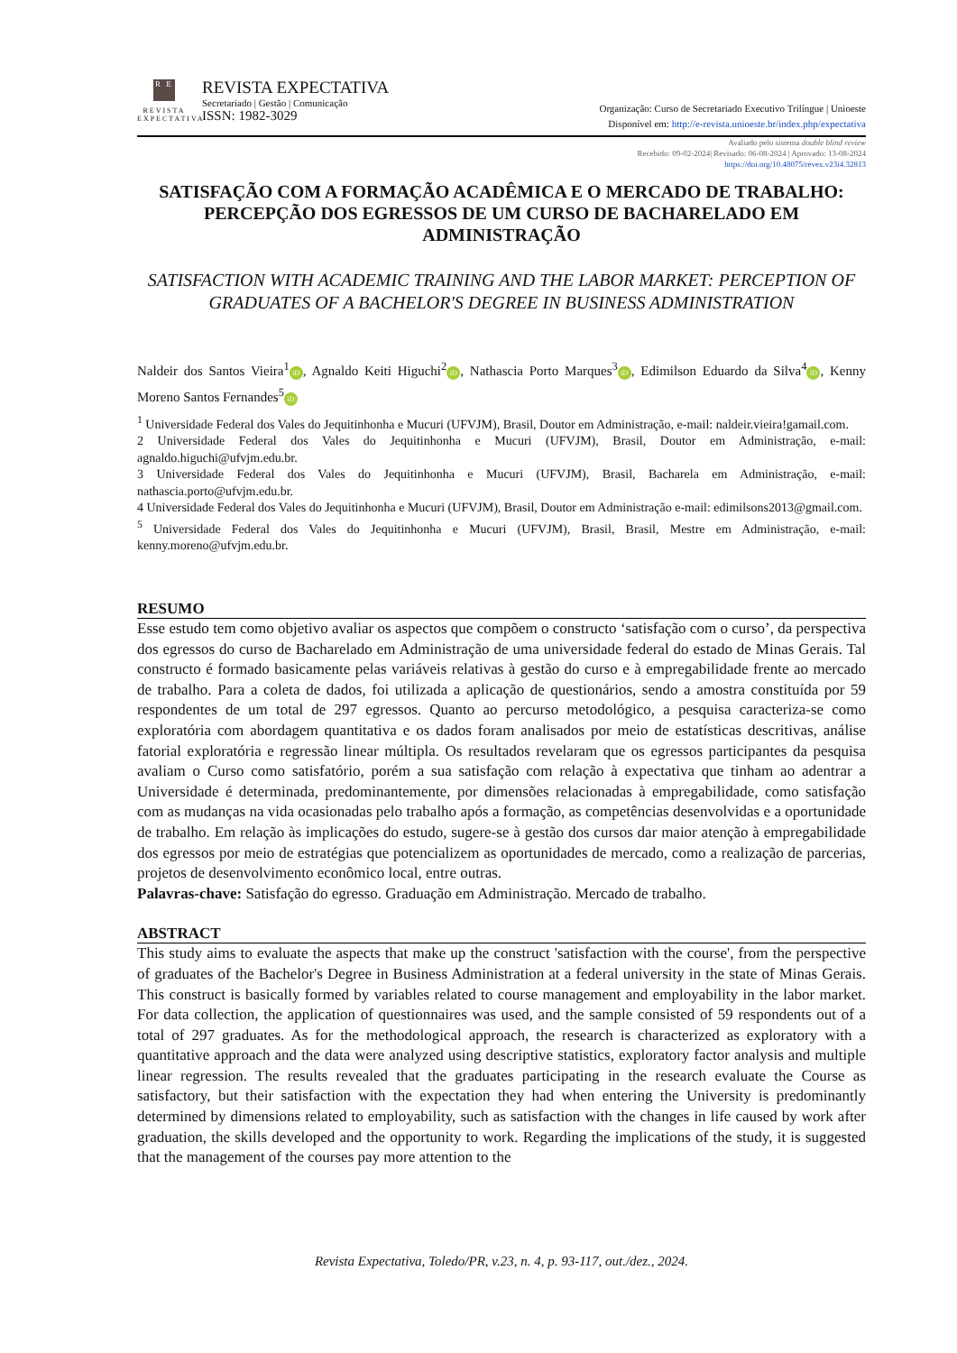R E
REVISTA
EXPECTATIVA
REVISTA EXPECTATIVA
Secretariado | Gestão | Comunicação
ISSN: 1982-3029
Organização: Curso de Secretariado Executivo Trilíngue | Unioeste
Disponível em: http://e-revista.unioeste.br/index.php/expectativa
Avaliado pelo sistema double blind review
Recebido: 09-02-2024| Revisado: 06-08-2024 | Aprovado: 13-08-2024
https://doi.org/10.48075/revex.v23i4.32813
SATISFAÇÃO COM A FORMAÇÃO ACADÊMICA E O MERCADO DE TRABALHO: PERCEPÇÃO DOS EGRESSOS DE UM CURSO DE BACHARELADO EM ADMINISTRAÇÃO
SATISFACTION WITH ACADEMIC TRAINING AND THE LABOR MARKET: PERCEPTION OF GRADUATES OF A BACHELOR'S DEGREE IN BUSINESS ADMINISTRATION
Naldeir dos Santos Vieira<sup>1</sup> iD, Agnaldo Keiti Higuchi<sup>2</sup> iD, Nathascia Porto Marques<sup>3</sup> iD, Edimilson Eduardo da Silva<sup>4</sup> iD, Kenny Moreno Santos Fernandes<sup>5</sup> iD
<sup>1</sup> Universidade Federal dos Vales do Jequitinhonha e Mucuri (UFVJM), Brasil, Doutor em Administração, e-mail: naldeir.vieira!gamail.com.
2 Universidade Federal dos Vales do Jequitinhonha e Mucuri (UFVJM), Brasil, Doutor em Administração, e-mail: agnaldo.higuchi@ufvjm.edu.br.
3 Universidade Federal dos Vales do Jequitinhonha e Mucuri (UFVJM), Brasil, Bacharela em Administração, e-mail: nathascia.porto@ufvjm.edu.br.
4 Universidade Federal dos Vales do Jequitinhonha e Mucuri (UFVJM), Brasil, Doutor em Administração e-mail: edimilsons2013@gmail.com.
<sup>5</sup> Universidade Federal dos Vales do Jequitinhonha e Mucuri (UFVJM), Brasil, Brasil, Mestre em Administração, e-mail: kenny.moreno@ufvjm.edu.br.
RESUMO
Esse estudo tem como objetivo avaliar os aspectos que compõem o constructo ‘satisfação com o curso’, da perspectiva dos egressos do curso de Bacharelado em Administração de uma universidade federal do estado de Minas Gerais. Tal constructo é formado basicamente pelas variáveis relativas à gestão do curso e à empregabilidade frente ao mercado de trabalho. Para a coleta de dados, foi utilizada a aplicação de questionários, sendo a amostra constituída por 59 respondentes de um total de 297 egressos. Quanto ao percurso metodológico, a pesquisa caracteriza-se como exploratória com abordagem quantitativa e os dados foram analisados por meio de estatísticas descritivas, análise fatorial exploratória e regressão linear múltipla. Os resultados revelaram que os egressos participantes da pesquisa avaliam o Curso como satisfatório, porém a sua satisfação com relação à expectativa que tinham ao adentrar a Universidade é determinada, predominantemente, por dimensões relacionadas à empregabilidade, como satisfação com as mudanças na vida ocasionadas pelo trabalho após a formação, as competências desenvolvidas e a oportunidade de trabalho. Em relação às implicações do estudo, sugere-se à gestão dos cursos dar maior atenção à empregabilidade dos egressos por meio de estratégias que potencializem as oportunidades de mercado, como a realização de parcerias, projetos de desenvolvimento econômico local, entre outras.
Palavras-chave: Satisfação do egresso. Graduação em Administração. Mercado de trabalho.
ABSTRACT
This study aims to evaluate the aspects that make up the construct 'satisfaction with the course', from the perspective of graduates of the Bachelor's Degree in Business Administration at a federal university in the state of Minas Gerais. This construct is basically formed by variables related to course management and employability in the labor market. For data collection, the application of questionnaires was used, and the sample consisted of 59 respondents out of a total of 297 graduates. As for the methodological approach, the research is characterized as exploratory with a quantitative approach and the data were analyzed using descriptive statistics, exploratory factor analysis and multiple linear regression. The results revealed that the graduates participating in the research evaluate the Course as satisfactory, but their satisfaction with the expectation they had when entering the University is predominantly determined by dimensions related to employability, such as satisfaction with the changes in life caused by work after graduation, the skills developed and the opportunity to work. Regarding the implications of the study, it is suggested that the management of the courses pay more attention to the
Revista Expectativa, Toledo/PR, v.23, n. 4, p. 93-117, out./dez., 2024.